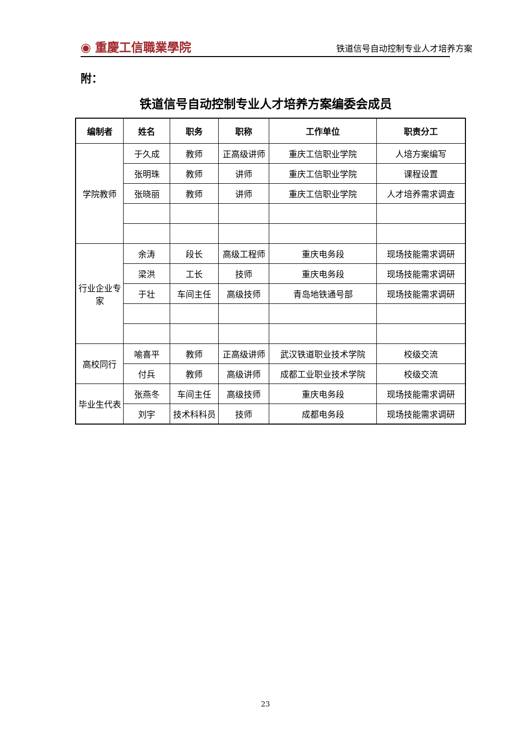◉ 重慶工信職業學院 铁道信号自动控制专业人才培养方案
附：
铁道信号自动控制专业人才培养方案编委会成员
| 编制者 | 姓名 | 职务 | 职称 | 工作单位 | 职责分工 |
| --- | --- | --- | --- | --- | --- |
| 学院教师 | 于久成 | 教师 | 正高级讲师 | 重庆工信职业学院 | 人培方案编写 |
| | 张明珠 | 教师 | 讲师 | 重庆工信职业学院 | 课程设置 |
| | 张晓丽 | 教师 | 讲师 | 重庆工信职业学院 | 人才培养需求调查 |
| 行业企业专家 | 余涛 | 段长 | 高级工程师 | 重庆电务段 | 现场技能需求调研 |
| | 梁洪 | 工长 | 技师 | 重庆电务段 | 现场技能需求调研 |
| | 于壮 | 车间主任 | 高级技师 | 青岛地铁通号部 | 现场技能需求调研 |
| 高校同行 | 喻喜平 | 教师 | 正高级讲师 | 武汉铁道职业技术学院 | 校级交流 |
| | 付兵 | 教师 | 高级讲师 | 成都工业职业技术学院 | 校级交流 |
| 毕业生代表 | 张燕冬 | 车间主任 | 高级技师 | 重庆电务段 | 现场技能需求调研 |
| | 刘宇 | 技术科科员 | 技师 | 成都电务段 | 现场技能需求调研 |
23